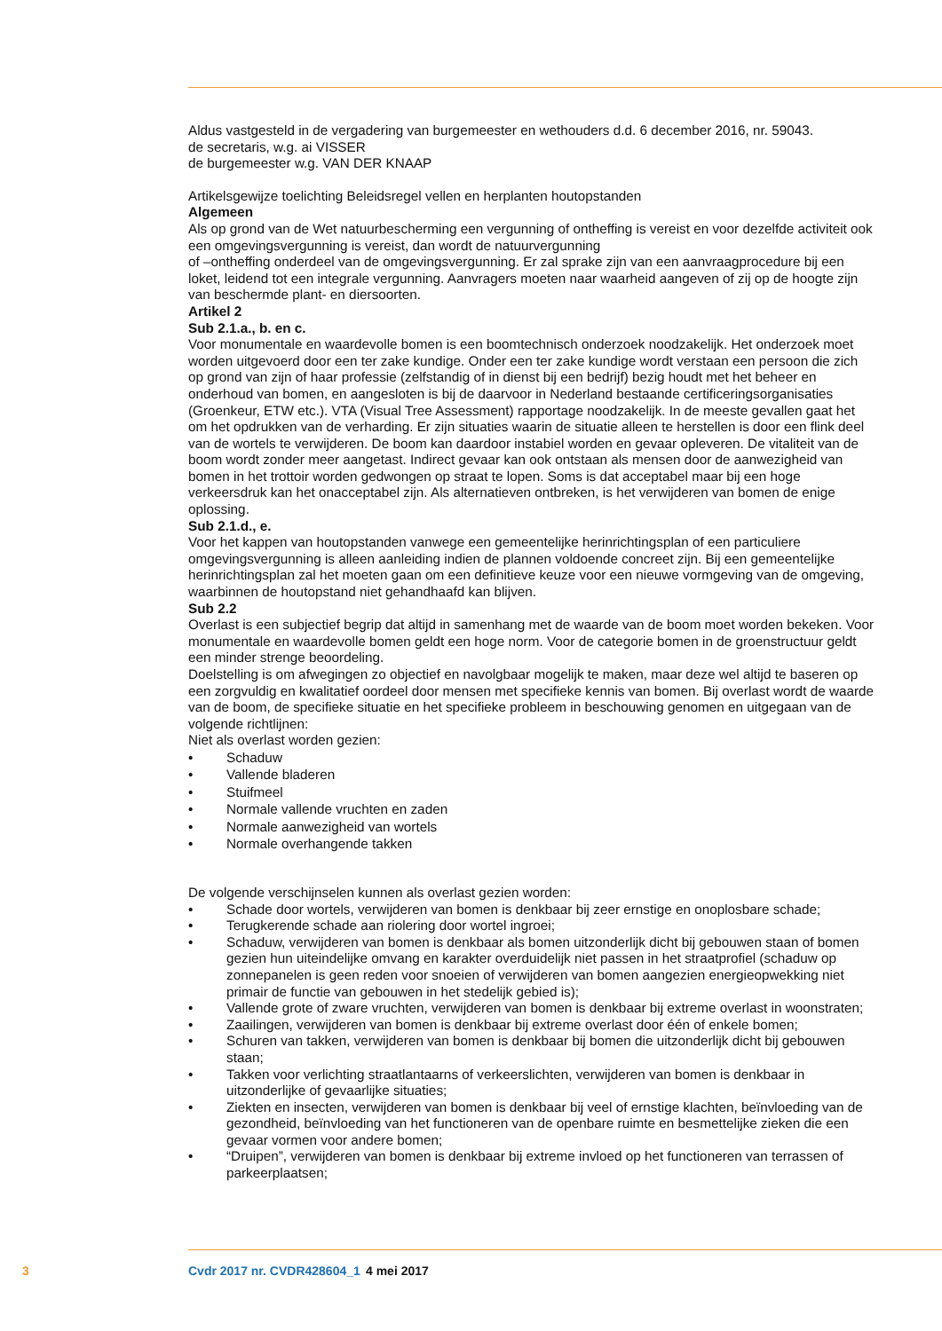Aldus vastgesteld in de vergadering van burgemeester en wethouders d.d. 6 december 2016, nr. 59043.
de secretaris, w.g. ai VISSER
de burgemeester w.g. VAN DER KNAAP
Artikelsgewijze toelichting Beleidsregel vellen en herplanten houtopstanden
Algemeen
Als op grond van de Wet natuurbescherming een vergunning of ontheffing is vereist en voor dezelfde activiteit ook een omgevingsvergunning is vereist, dan wordt de natuurvergunning
of –ontheffing onderdeel van de omgevingsvergunning. Er zal sprake zijn van een aanvraagprocedure bij een loket, leidend tot een integrale vergunning. Aanvragers moeten naar waarheid aangeven of zij op de hoogte zijn van beschermde plant- en diersoorten.
Artikel 2
Sub 2.1.a., b. en c.
Voor monumentale en waardevolle bomen is een boomtechnisch onderzoek noodzakelijk. Het onderzoek moet worden uitgevoerd door een ter zake kundige. Onder een ter zake kundige wordt verstaan een persoon die zich op grond van zijn of haar professie (zelfstandig of in dienst bij een bedrijf) bezig houdt met het beheer en onderhoud van bomen, en aangesloten is bij de daarvoor in Nederland bestaande certificeringsorganisaties (Groenkeur, ETW etc.). VTA (Visual Tree Assessment) rapportage noodzakelijk. In de meeste gevallen gaat het om het opdrukken van de verharding. Er zijn situaties waarin de situatie alleen te herstellen is door een flink deel van de wortels te verwijderen. De boom kan daardoor instabiel worden en gevaar opleveren. De vitaliteit van de boom wordt zonder meer aangetast. Indirect gevaar kan ook ontstaan als mensen door de aanwezigheid van bomen in het trottoir worden gedwongen op straat te lopen. Soms is dat acceptabel maar bij een hoge verkeersdruk kan het onacceptabel zijn. Als alternatieven ontbreken, is het verwijderen van bomen de enige oplossing.
Sub 2.1.d., e.
Voor het kappen van houtopstanden vanwege een gemeentelijke herinrichtingsplan of een particuliere omgevingsvergunning is alleen aanleiding indien de plannen voldoende concreet zijn. Bij een gemeentelijke herinrichtingsplan zal het moeten gaan om een definitieve keuze voor een nieuwe vormgeving van de omgeving, waarbinnen de houtopstand niet gehandhaafd kan blijven.
Sub 2.2
Overlast is een subjectief begrip dat altijd in samenhang met de waarde van de boom moet worden bekeken. Voor monumentale en waardevolle bomen geldt een hoge norm. Voor de categorie bomen in de groenstructuur geldt een minder strenge beoordeling.
Doelstelling is om afwegingen zo objectief en navolgbaar mogelijk te maken, maar deze wel altijd te baseren op een zorgvuldig en kwalitatief oordeel door mensen met specifieke kennis van bomen. Bij overlast wordt de waarde van de boom, de specifieke situatie en het specifieke probleem in beschouwing genomen en uitgegaan van de volgende richtlijnen:
Niet als overlast worden gezien:
• Schaduw
• Vallende bladeren
• Stuifmeel
• Normale vallende vruchten en zaden
• Normale aanwezigheid van wortels
• Normale overhangende takken
De volgende verschijnselen kunnen als overlast gezien worden:
• Schade door wortels, verwijderen van bomen is denkbaar bij zeer ernstige en onoplosbare schade;
• Terugkerende schade aan riolering door wortel ingroei;
• Schaduw, verwijderen van bomen is denkbaar als bomen uitzonderlijk dicht bij gebouwen staan of bomen gezien hun uiteindelijke omvang en karakter overduidelijk niet passen in het straatprofiel (schaduw op zonnepanelen is geen reden voor snoeien of verwijderen van bomen aangezien energieopwekking niet primair de functie van gebouwen in het stedelijk gebied is);
• Vallende grote of zware vruchten, verwijderen van bomen is denkbaar bij extreme overlast in woonstraten;
• Zaailingen, verwijderen van bomen is denkbaar bij extreme overlast door één of enkele bomen;
• Schuren van takken, verwijderen van bomen is denkbaar bij bomen die uitzonderlijk dicht bij gebouwen staan;
• Takken voor verlichting straatlantaarns of verkeerslichten, verwijderen van bomen is denkbaar in uitzonderlijke of gevaarlijke situaties;
• Ziekten en insecten, verwijderen van bomen is denkbaar bij veel of ernstige klachten, beïnvloeding van de gezondheid, beïnvloeding van het functioneren van de openbare ruimte en besmettelijke zieken die een gevaar vormen voor andere bomen;
• “Druipen”, verwijderen van bomen is denkbaar bij extreme invloed op het functioneren van terrassen of parkeerplaatsen;
3 Cvdr 2017 nr. CVDR428604_1 4 mei 2017